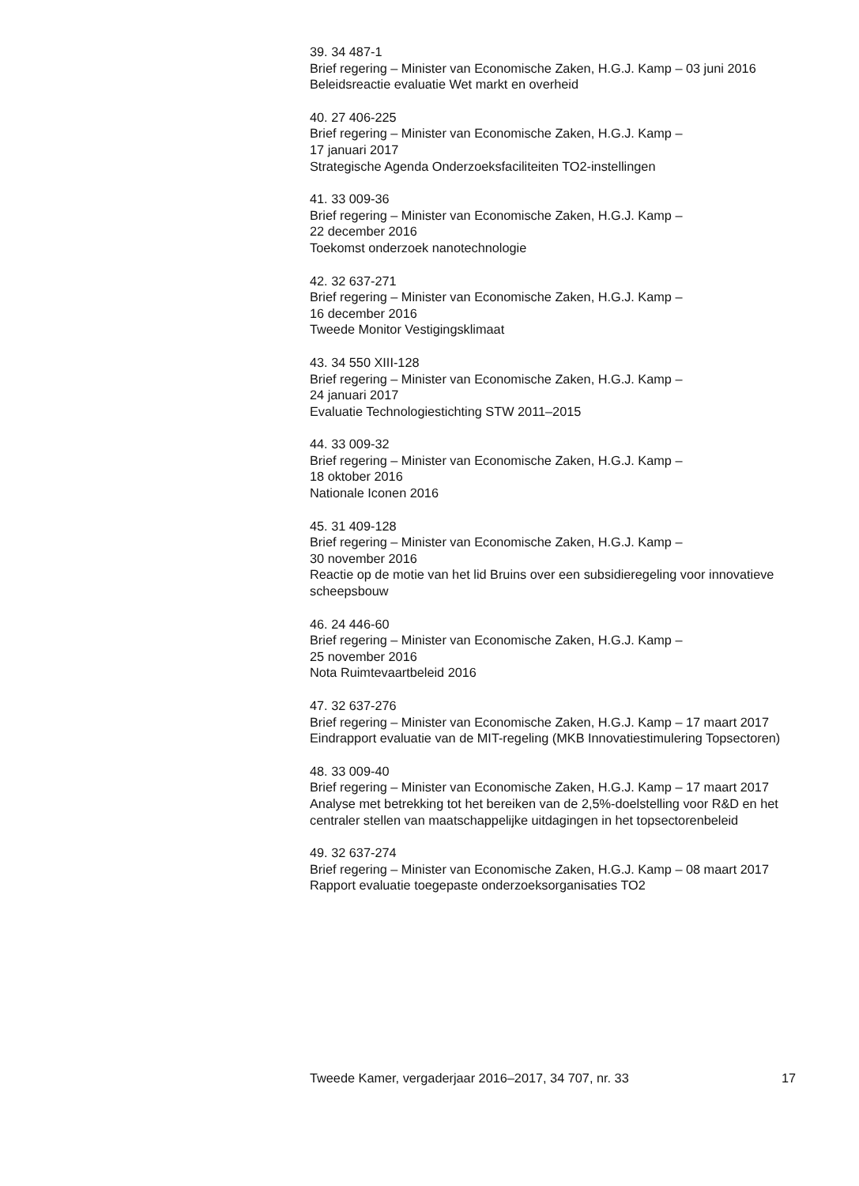39. 34 487-1
Brief regering – Minister van Economische Zaken, H.G.J. Kamp – 03 juni 2016
Beleidsreactie evaluatie Wet markt en overheid
40. 27 406-225
Brief regering – Minister van Economische Zaken, H.G.J. Kamp –
17 januari 2017
Strategische Agenda Onderzoeksfaciliteiten TO2-instellingen
41. 33 009-36
Brief regering – Minister van Economische Zaken, H.G.J. Kamp –
22 december 2016
Toekomst onderzoek nanotechnologie
42. 32 637-271
Brief regering – Minister van Economische Zaken, H.G.J. Kamp –
16 december 2016
Tweede Monitor Vestigingsklimaat
43. 34 550 XIII-128
Brief regering – Minister van Economische Zaken, H.G.J. Kamp –
24 januari 2017
Evaluatie Technologiestichting STW 2011–2015
44. 33 009-32
Brief regering – Minister van Economische Zaken, H.G.J. Kamp –
18 oktober 2016
Nationale Iconen 2016
45. 31 409-128
Brief regering – Minister van Economische Zaken, H.G.J. Kamp –
30 november 2016
Reactie op de motie van het lid Bruins over een subsidieregeling voor innovatieve scheepsbouw
46. 24 446-60
Brief regering – Minister van Economische Zaken, H.G.J. Kamp –
25 november 2016
Nota Ruimtevaartbeleid 2016
47. 32 637-276
Brief regering – Minister van Economische Zaken, H.G.J. Kamp – 17 maart 2017
Eindrapport evaluatie van de MIT-regeling (MKB Innovatiestimulering Topsectoren)
48. 33 009-40
Brief regering – Minister van Economische Zaken, H.G.J. Kamp – 17 maart 2017
Analyse met betrekking tot het bereiken van de 2,5%-doelstelling voor R&D en het centraler stellen van maatschappelijke uitdagingen in het topsectorenbeleid
49. 32 637-274
Brief regering – Minister van Economische Zaken, H.G.J. Kamp – 08 maart 2017
Rapport evaluatie toegepaste onderzoeksorganisaties TO2
Tweede Kamer, vergaderjaar 2016–2017, 34 707, nr. 33 17